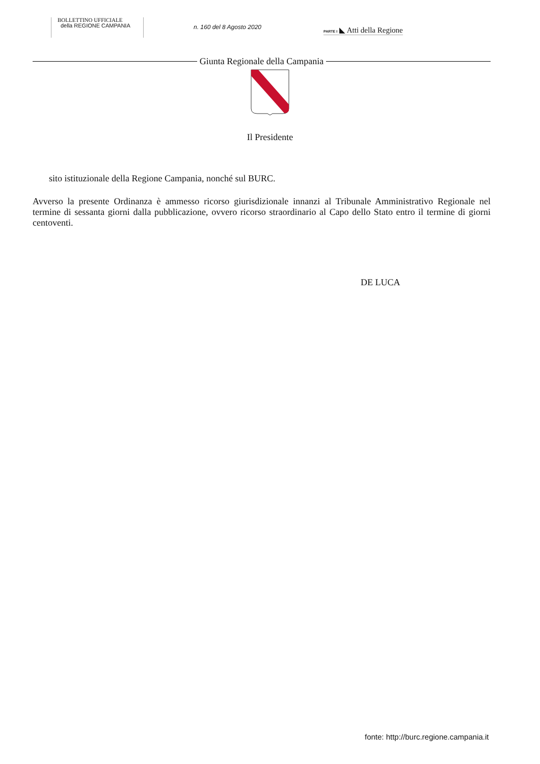BOLLETTINO UFFICIALE
della REGIONE CAMPANIA
n. 160 del 8 Agosto 2020
PARTE I ◣ Atti della Regione
Giunta Regionale della Campania
Il Presidente
sito istituzionale della Regione Campania, nonché sul BURC.
Avverso la presente Ordinanza è ammesso ricorso giurisdizionale innanzi al Tribunale Amministrativo Regionale nel termine di sessanta giorni dalla pubblicazione, ovvero ricorso straordinario al Capo dello Stato entro il termine di giorni centoventi.
DE LUCA
fonte: http://burc.regione.campania.it